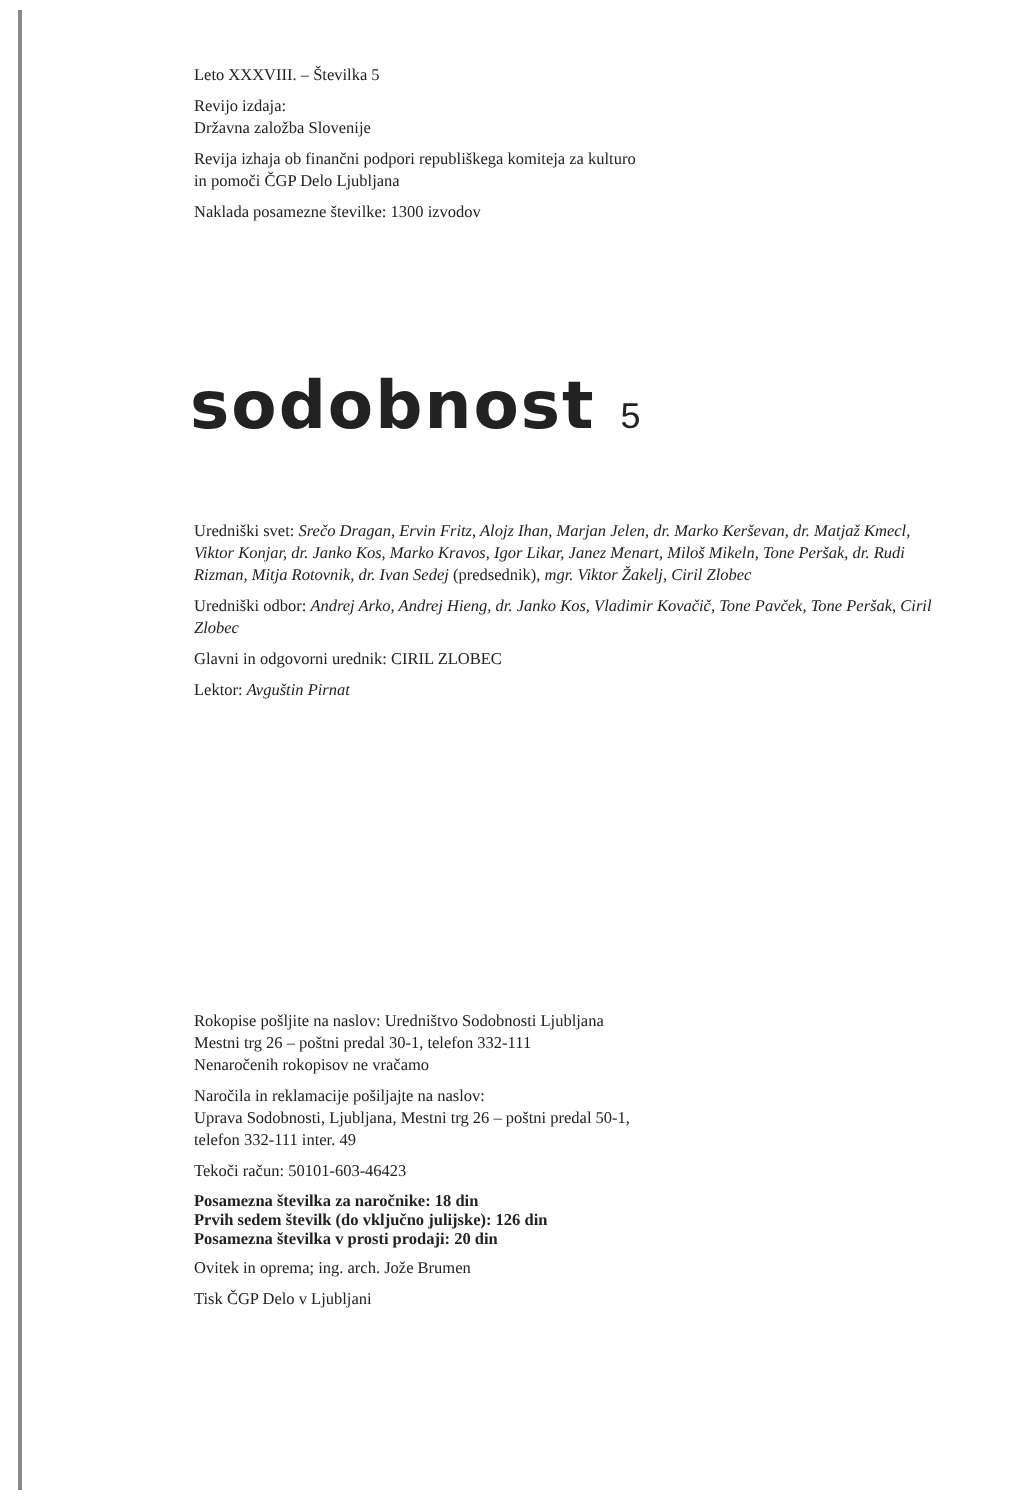Leto XXXVIII. – Številka 5
Revijo izdaja:
Državna založba Slovenije
Revija izhaja ob finančni podpori republiškega komiteja za kulturo
in pomoči ČGP Delo Ljubljana
Naklada posamezne številke: 1300 izvodov
sodobnost 5
Uredniški svet: Srečo Dragan, Ervin Fritz, Alojz Ihan, Marjan Jelen, dr. Marko Kerševan, dr. Matjaž Kmecl, Viktor Konjar, dr. Janko Kos, Marko Kravos, Igor Likar, Janez Menart, Miloš Mikeln, Tone Peršak, dr. Rudi Rizman, Mitja Rotovnik, dr. Ivan Sedej (predsednik), mgr. Viktor Žakelj, Ciril Zlobec
Uredniški odbor: Andrej Arko, Andrej Hieng, dr. Janko Kos, Vladimir Kovačič, Tone Pavček, Tone Peršak, Ciril Zlobec
Glavni in odgovorni urednik: CIRIL ZLOBEC
Lektor: Avguštin Pirnat
Rokopise pošljite na naslov: Uredništvo Sodobnosti Ljubljana
Mestni trg 26 – poštni predal 30-1, telefon 332-111
Nenaročenih rokopisov ne vračamo
Naročila in reklamacije pošiljajte na naslov:
Uprava Sodobnosti, Ljubljana, Mestni trg 26 – poštni predal 50-1,
telefon 332-111 inter. 49
Tekoči račun: 50101-603-46423
Posamezna številka za naročnike: 18 din
Prvih sedem številk (do vključno julijske): 126 din
Posamezna številka v prosti prodaji: 20 din
Ovitek in oprema; ing. arch. Jože Brumen
Tisk ČGP Delo v Ljubljani